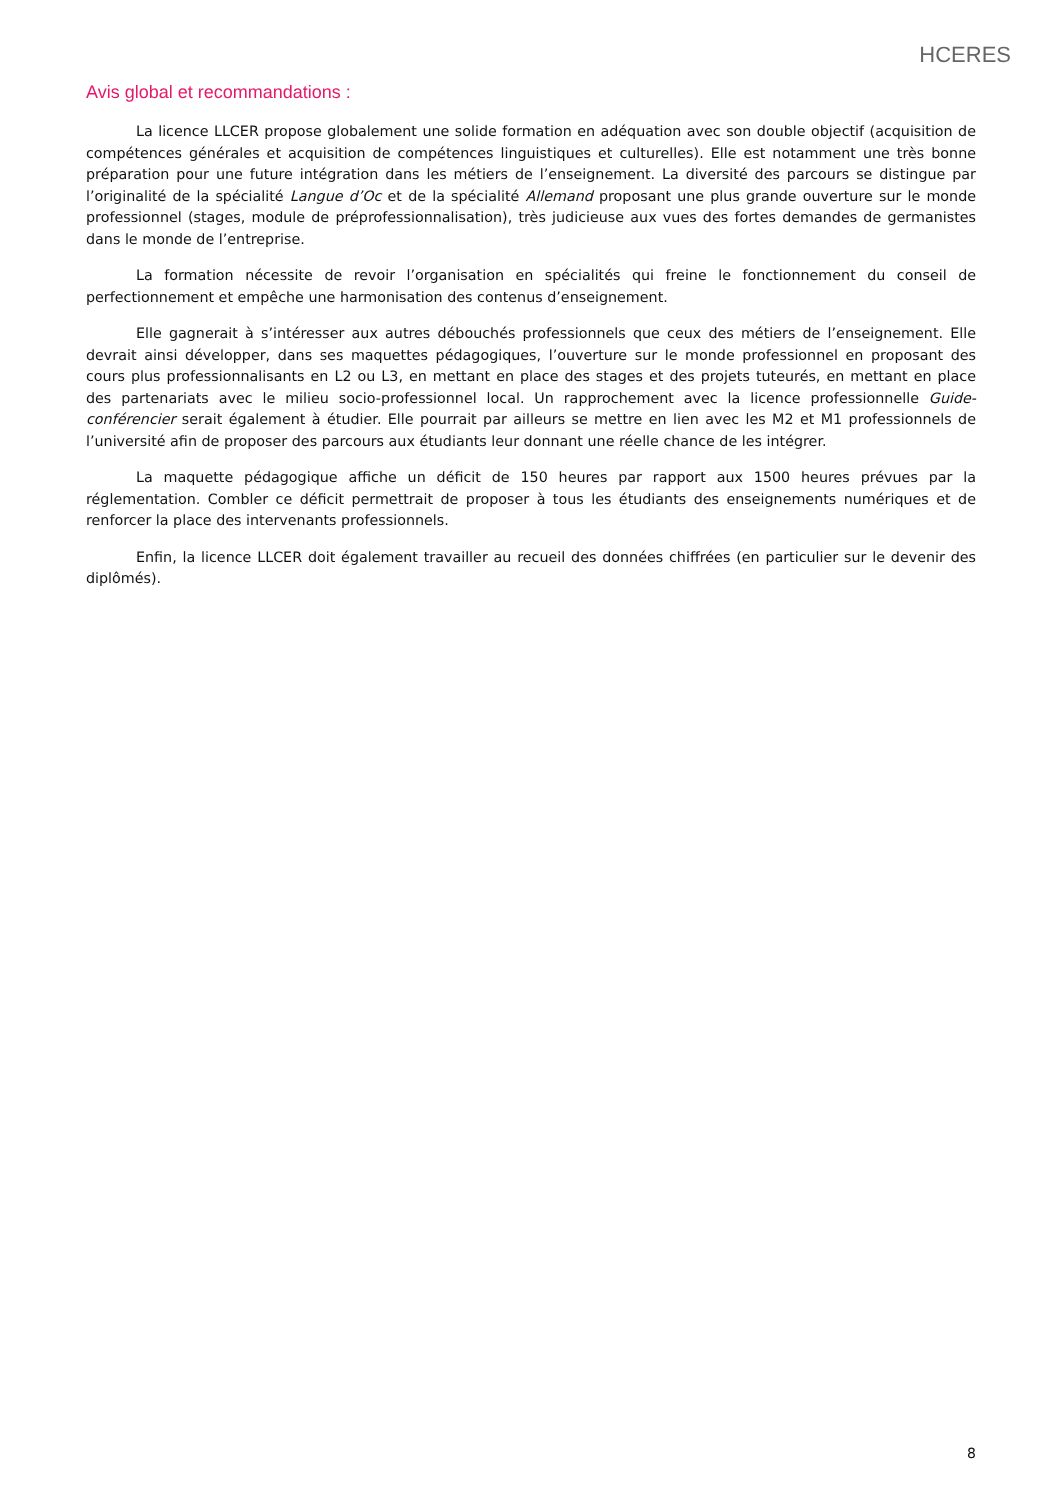HCERES
Avis global et recommandations :
La licence LLCER propose globalement une solide formation en adéquation avec son double objectif (acquisition de compétences générales et acquisition de compétences linguistiques et culturelles). Elle est notamment une très bonne préparation pour une future intégration dans les métiers de l’enseignement. La diversité des parcours se distingue par l’originalité de la spécialité Langue d’Oc et de la spécialité Allemand proposant une plus grande ouverture sur le monde professionnel (stages, module de préprofessionnalisation), très judicieuse aux vues des fortes demandes de germanistes dans le monde de l’entreprise.
La formation nécessite de revoir l’organisation en spécialités qui freine le fonctionnement du conseil de perfectionnement et empêche une harmonisation des contenus d’enseignement.
Elle gagnerait à s’intéresser aux autres débouchés professionnels que ceux des métiers de l’enseignement. Elle devrait ainsi développer, dans ses maquettes pédagogiques, l’ouverture sur le monde professionnel en proposant des cours plus professionnalisants en L2 ou L3, en mettant en place des stages et des projets tuteurés, en mettant en place des partenariats avec le milieu socio-professionnel local. Un rapprochement avec la licence professionnelle Guide-conférencier serait également à étudier. Elle pourrait par ailleurs se mettre en lien avec les M2 et M1 professionnels de l’université afin de proposer des parcours aux étudiants leur donnant une réelle chance de les intégrer.
La maquette pédagogique affiche un déficit de 150 heures par rapport aux 1500 heures prévues par la réglementation. Combler ce déficit permettrait de proposer à tous les étudiants des enseignements numériques et de renforcer la place des intervenants professionnels.
Enfin, la licence LLCER doit également travailler au recueil des données chiffrées (en particulier sur le devenir des diplômés).
8